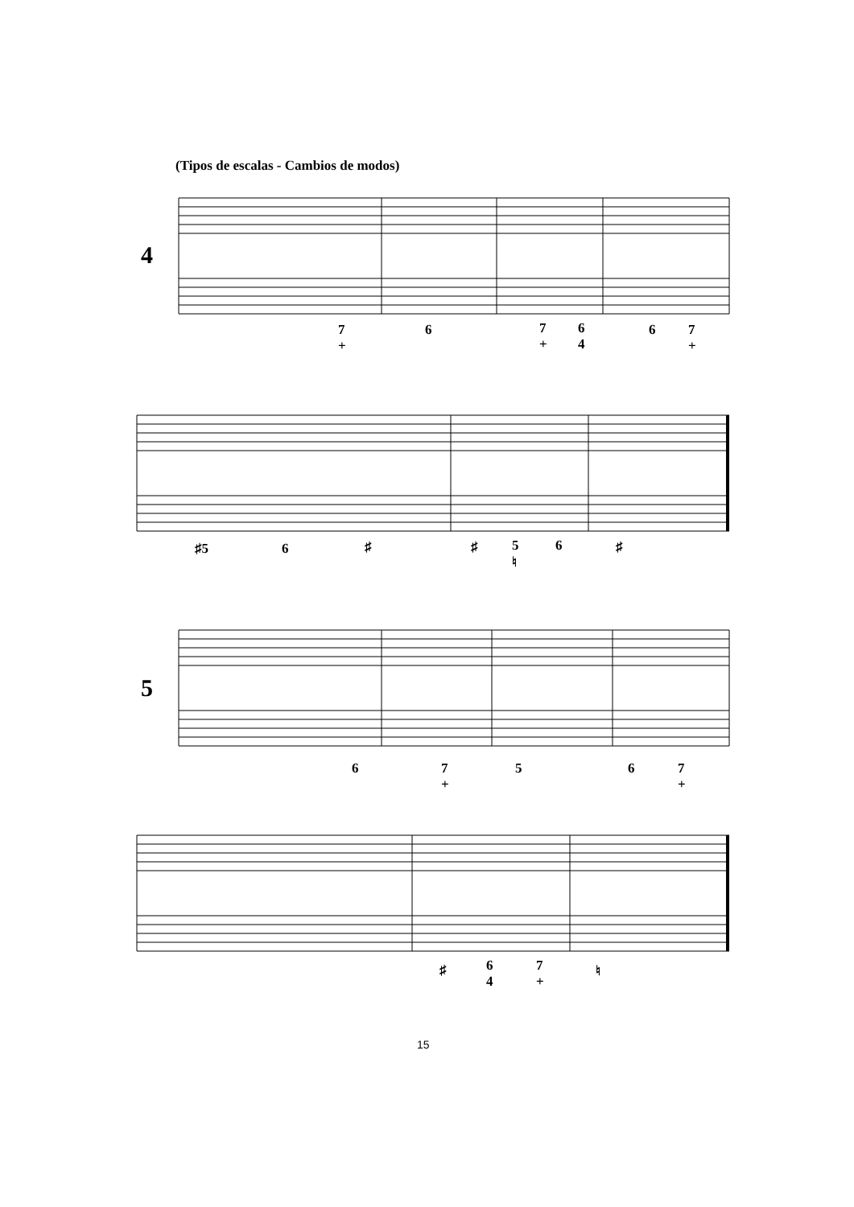(Tipos de escalas - Cambios de modos)
4
5
7
+
6
7
+
6
4
6
7
+
♯5 6 ♯ ♯
5
♮
6 ♯
6
7
+
5 6
7
+
♯
6
4
7
+
♮
15